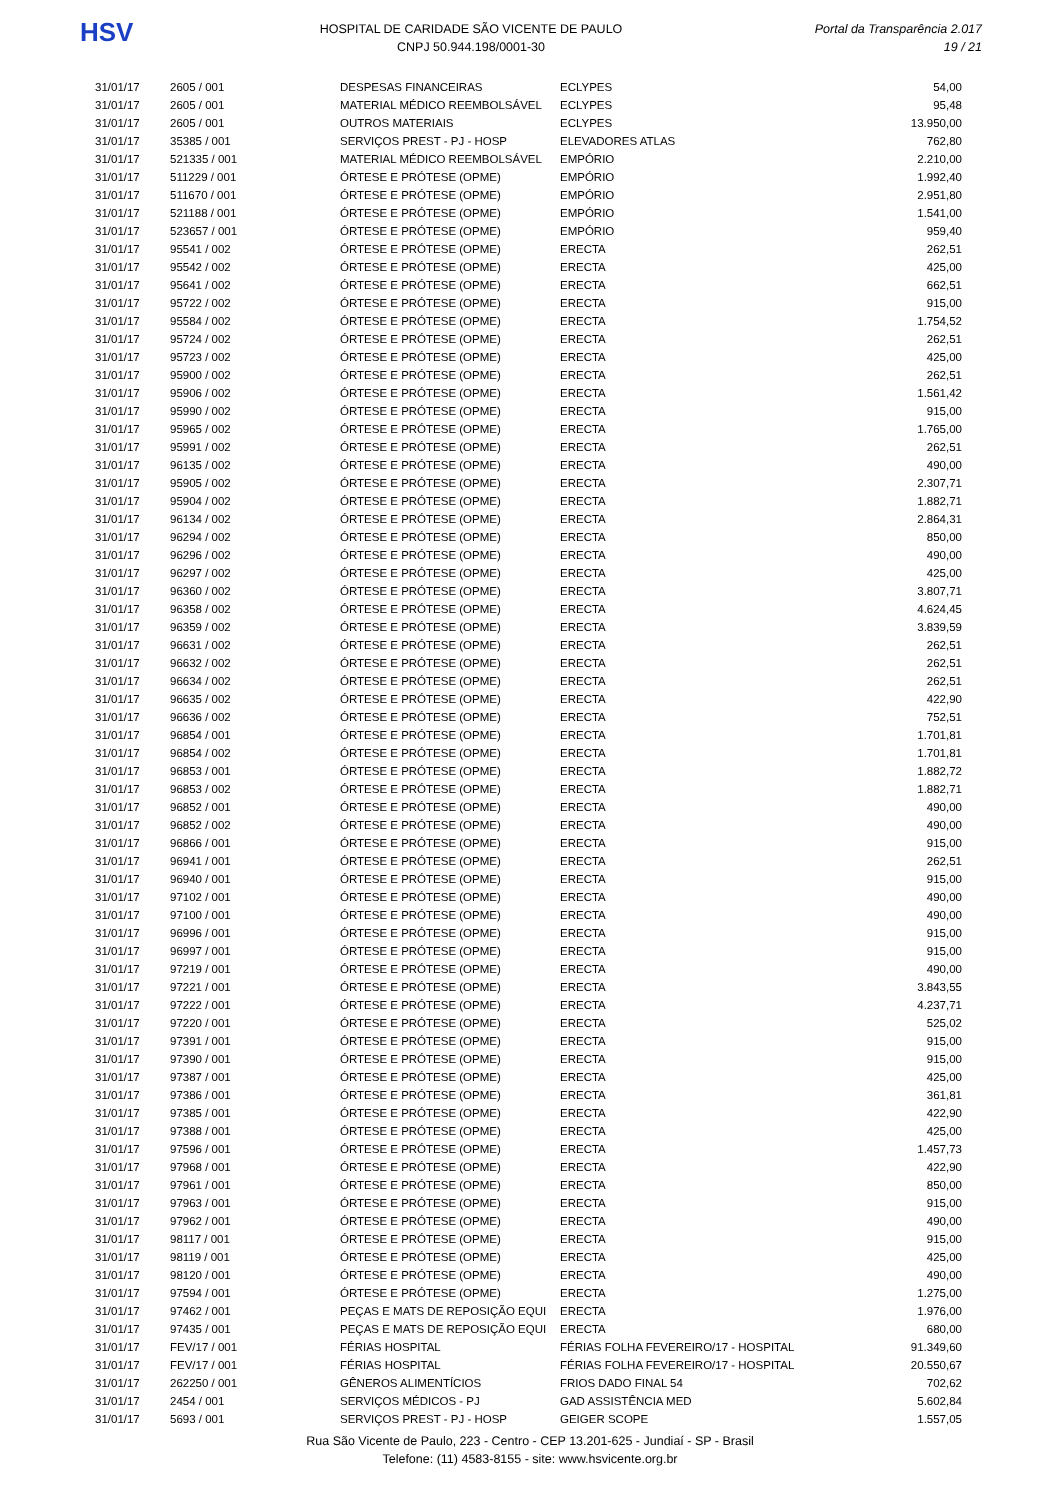HSV
HOSPITAL DE CARIDADE SÃO VICENTE DE PAULO
CNPJ 50.944.198/0001-30
Portal da Transparência 2.017
19 / 21
| 31/01/17 | 2605 / 001 | DESPESAS FINANCEIRAS | ECLYPES | 54,00 |
| 31/01/17 | 2605 / 001 | MATERIAL MÉDICO REEMBOLSÁVEL | ECLYPES | 95,48 |
| 31/01/17 | 2605 / 001 | OUTROS MATERIAIS | ECLYPES | 13.950,00 |
| 31/01/17 | 35385 / 001 | SERVIÇOS PREST - PJ - HOSP | ELEVADORES ATLAS | 762,80 |
| 31/01/17 | 521335 / 001 | MATERIAL MÉDICO REEMBOLSÁVEL | EMPÓRIO | 2.210,00 |
| 31/01/17 | 511229 / 001 | ÓRTESE E PRÓTESE (OPME) | EMPÓRIO | 1.992,40 |
| 31/01/17 | 511670 / 001 | ÓRTESE E PRÓTESE (OPME) | EMPÓRIO | 2.951,80 |
| 31/01/17 | 521188 / 001 | ÓRTESE E PRÓTESE (OPME) | EMPÓRIO | 1.541,00 |
| 31/01/17 | 523657 / 001 | ÓRTESE E PRÓTESE (OPME) | EMPÓRIO | 959,40 |
| 31/01/17 | 95541 / 002 | ÓRTESE E PRÓTESE (OPME) | ERECTA | 262,51 |
| 31/01/17 | 95542 / 002 | ÓRTESE E PRÓTESE (OPME) | ERECTA | 425,00 |
| 31/01/17 | 95641 / 002 | ÓRTESE E PRÓTESE (OPME) | ERECTA | 662,51 |
| 31/01/17 | 95722 / 002 | ÓRTESE E PRÓTESE (OPME) | ERECTA | 915,00 |
| 31/01/17 | 95584 / 002 | ÓRTESE E PRÓTESE (OPME) | ERECTA | 1.754,52 |
| 31/01/17 | 95724 / 002 | ÓRTESE E PRÓTESE (OPME) | ERECTA | 262,51 |
| 31/01/17 | 95723 / 002 | ÓRTESE E PRÓTESE (OPME) | ERECTA | 425,00 |
| 31/01/17 | 95900 / 002 | ÓRTESE E PRÓTESE (OPME) | ERECTA | 262,51 |
| 31/01/17 | 95906 / 002 | ÓRTESE E PRÓTESE (OPME) | ERECTA | 1.561,42 |
| 31/01/17 | 95990 / 002 | ÓRTESE E PRÓTESE (OPME) | ERECTA | 915,00 |
| 31/01/17 | 95965 / 002 | ÓRTESE E PRÓTESE (OPME) | ERECTA | 1.765,00 |
| 31/01/17 | 95991 / 002 | ÓRTESE E PRÓTESE (OPME) | ERECTA | 262,51 |
| 31/01/17 | 96135 / 002 | ÓRTESE E PRÓTESE (OPME) | ERECTA | 490,00 |
| 31/01/17 | 95905 / 002 | ÓRTESE E PRÓTESE (OPME) | ERECTA | 2.307,71 |
| 31/01/17 | 95904 / 002 | ÓRTESE E PRÓTESE (OPME) | ERECTA | 1.882,71 |
| 31/01/17 | 96134 / 002 | ÓRTESE E PRÓTESE (OPME) | ERECTA | 2.864,31 |
| 31/01/17 | 96294 / 002 | ÓRTESE E PRÓTESE (OPME) | ERECTA | 850,00 |
| 31/01/17 | 96296 / 002 | ÓRTESE E PRÓTESE (OPME) | ERECTA | 490,00 |
| 31/01/17 | 96297 / 002 | ÓRTESE E PRÓTESE (OPME) | ERECTA | 425,00 |
| 31/01/17 | 96360 / 002 | ÓRTESE E PRÓTESE (OPME) | ERECTA | 3.807,71 |
| 31/01/17 | 96358 / 002 | ÓRTESE E PRÓTESE (OPME) | ERECTA | 4.624,45 |
| 31/01/17 | 96359 / 002 | ÓRTESE E PRÓTESE (OPME) | ERECTA | 3.839,59 |
| 31/01/17 | 96631 / 002 | ÓRTESE E PRÓTESE (OPME) | ERECTA | 262,51 |
| 31/01/17 | 96632 / 002 | ÓRTESE E PRÓTESE (OPME) | ERECTA | 262,51 |
| 31/01/17 | 96634 / 002 | ÓRTESE E PRÓTESE (OPME) | ERECTA | 262,51 |
| 31/01/17 | 96635 / 002 | ÓRTESE E PRÓTESE (OPME) | ERECTA | 422,90 |
| 31/01/17 | 96636 / 002 | ÓRTESE E PRÓTESE (OPME) | ERECTA | 752,51 |
| 31/01/17 | 96854 / 001 | ÓRTESE E PRÓTESE (OPME) | ERECTA | 1.701,81 |
| 31/01/17 | 96854 / 002 | ÓRTESE E PRÓTESE (OPME) | ERECTA | 1.701,81 |
| 31/01/17 | 96853 / 001 | ÓRTESE E PRÓTESE (OPME) | ERECTA | 1.882,72 |
| 31/01/17 | 96853 / 002 | ÓRTESE E PRÓTESE (OPME) | ERECTA | 1.882,71 |
| 31/01/17 | 96852 / 001 | ÓRTESE E PRÓTESE (OPME) | ERECTA | 490,00 |
| 31/01/17 | 96852 / 002 | ÓRTESE E PRÓTESE (OPME) | ERECTA | 490,00 |
| 31/01/17 | 96866 / 001 | ÓRTESE E PRÓTESE (OPME) | ERECTA | 915,00 |
| 31/01/17 | 96941 / 001 | ÓRTESE E PRÓTESE (OPME) | ERECTA | 262,51 |
| 31/01/17 | 96940 / 001 | ÓRTESE E PRÓTESE (OPME) | ERECTA | 915,00 |
| 31/01/17 | 97102 / 001 | ÓRTESE E PRÓTESE (OPME) | ERECTA | 490,00 |
| 31/01/17 | 97100 / 001 | ÓRTESE E PRÓTESE (OPME) | ERECTA | 490,00 |
| 31/01/17 | 96996 / 001 | ÓRTESE E PRÓTESE (OPME) | ERECTA | 915,00 |
| 31/01/17 | 96997 / 001 | ÓRTESE E PRÓTESE (OPME) | ERECTA | 915,00 |
| 31/01/17 | 97219 / 001 | ÓRTESE E PRÓTESE (OPME) | ERECTA | 490,00 |
| 31/01/17 | 97221 / 001 | ÓRTESE E PRÓTESE (OPME) | ERECTA | 3.843,55 |
| 31/01/17 | 97222 / 001 | ÓRTESE E PRÓTESE (OPME) | ERECTA | 4.237,71 |
| 31/01/17 | 97220 / 001 | ÓRTESE E PRÓTESE (OPME) | ERECTA | 525,02 |
| 31/01/17 | 97391 / 001 | ÓRTESE E PRÓTESE (OPME) | ERECTA | 915,00 |
| 31/01/17 | 97390 / 001 | ÓRTESE E PRÓTESE (OPME) | ERECTA | 915,00 |
| 31/01/17 | 97387 / 001 | ÓRTESE E PRÓTESE (OPME) | ERECTA | 425,00 |
| 31/01/17 | 97386 / 001 | ÓRTESE E PRÓTESE (OPME) | ERECTA | 361,81 |
| 31/01/17 | 97385 / 001 | ÓRTESE E PRÓTESE (OPME) | ERECTA | 422,90 |
| 31/01/17 | 97388 / 001 | ÓRTESE E PRÓTESE (OPME) | ERECTA | 425,00 |
| 31/01/17 | 97596 / 001 | ÓRTESE E PRÓTESE (OPME) | ERECTA | 1.457,73 |
| 31/01/17 | 97968 / 001 | ÓRTESE E PRÓTESE (OPME) | ERECTA | 422,90 |
| 31/01/17 | 97961 / 001 | ÓRTESE E PRÓTESE (OPME) | ERECTA | 850,00 |
| 31/01/17 | 97963 / 001 | ÓRTESE E PRÓTESE (OPME) | ERECTA | 915,00 |
| 31/01/17 | 97962 / 001 | ÓRTESE E PRÓTESE (OPME) | ERECTA | 490,00 |
| 31/01/17 | 98117 / 001 | ÓRTESE E PRÓTESE (OPME) | ERECTA | 915,00 |
| 31/01/17 | 98119 / 001 | ÓRTESE E PRÓTESE (OPME) | ERECTA | 425,00 |
| 31/01/17 | 98120 / 001 | ÓRTESE E PRÓTESE (OPME) | ERECTA | 490,00 |
| 31/01/17 | 97594 / 001 | ÓRTESE E PRÓTESE (OPME) | ERECTA | 1.275,00 |
| 31/01/17 | 97462 / 001 | PEÇAS E MATS DE REPOSIÇÃO EQUI | ERECTA | 1.976,00 |
| 31/01/17 | 97435 / 001 | PEÇAS E MATS DE REPOSIÇÃO EQUI | ERECTA | 680,00 |
| 31/01/17 | FEV/17 / 001 | FÉRIAS HOSPITAL | FÉRIAS FOLHA FEVEREIRO/17 - HOSPITAL | 91.349,60 |
| 31/01/17 | FEV/17 / 001 | FÉRIAS HOSPITAL | FÉRIAS FOLHA FEVEREIRO/17 - HOSPITAL | 20.550,67 |
| 31/01/17 | 262250 / 001 | GÊNEROS ALIMENTÍCIOS | FRIOS DADO FINAL 54 | 702,62 |
| 31/01/17 | 2454 / 001 | SERVIÇOS MÉDICOS - PJ | GAD ASSISTÊNCIA MED | 5.602,84 |
| 31/01/17 | 5693 / 001 | SERVIÇOS PREST - PJ - HOSP | GEIGER SCOPE | 1.557,05 |
Rua São Vicente de Paulo, 223 - Centro - CEP 13.201-625 - Jundiaí - SP - Brasil
Telefone: (11) 4583-8155 - site: www.hsvicente.org.br